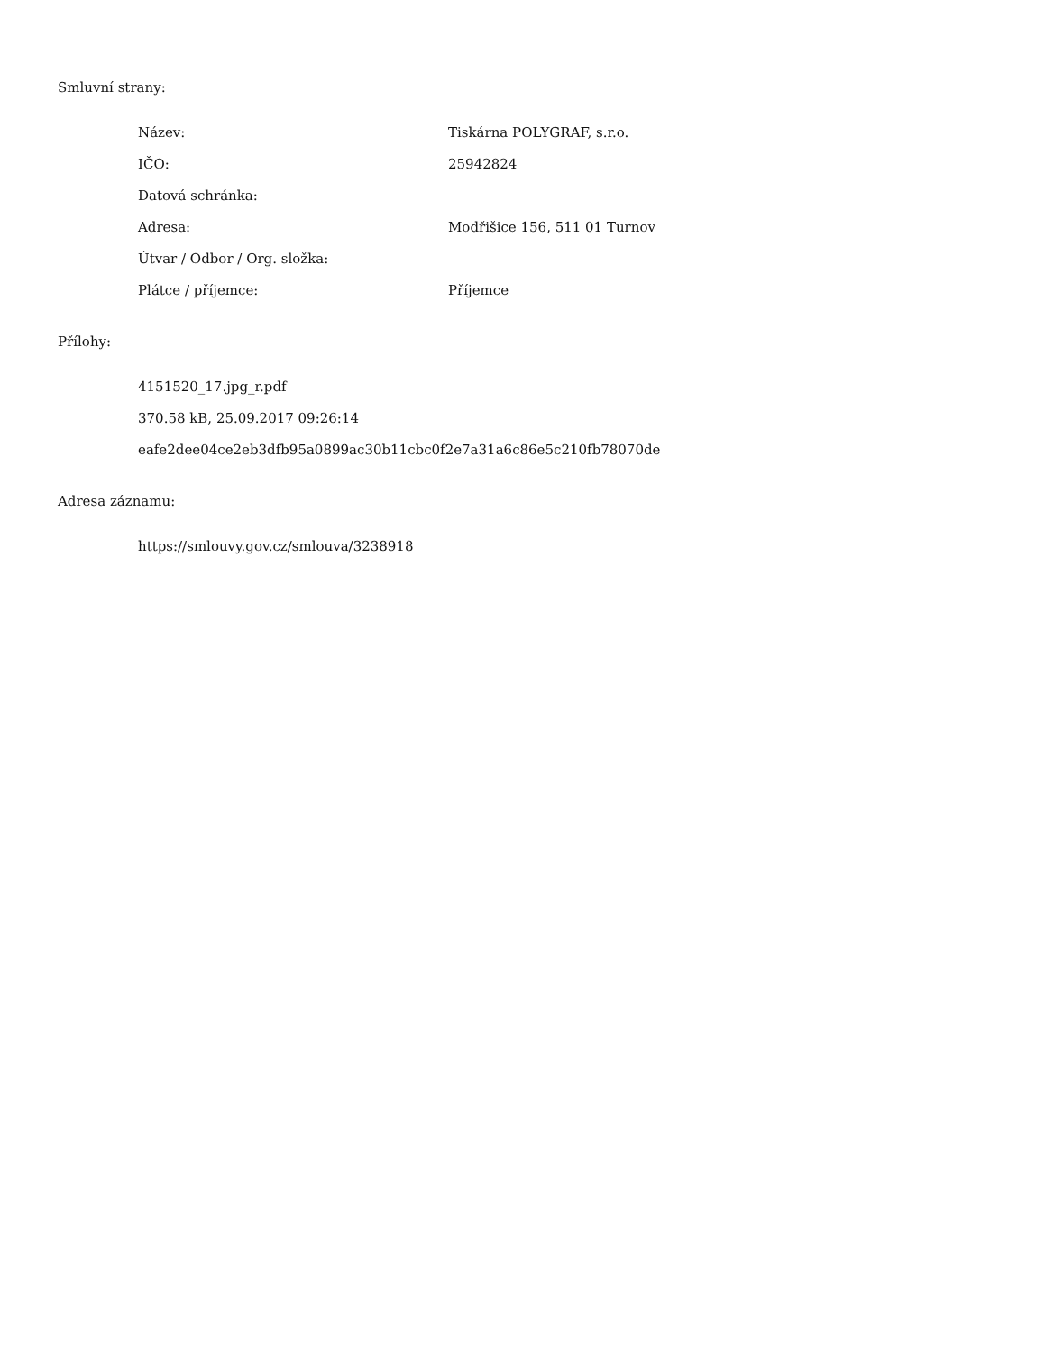Smluvní strany:
| Název: | Tiskárna POLYGRAF, s.r.o. |
| IČO: | 25942824 |
| Datová schránka: | |
| Adresa: | Modřišice 156, 511 01 Turnov |
| Útvar / Odbor / Org. složka: | |
| Plátce / příjemce: | Příjemce |
Přílohy:
4151520_17.jpg_r.pdf
370.58 kB, 25.09.2017 09:26:14
eafe2dee04ce2eb3dfb95a0899ac30b11cbc0f2e7a31a6c86e5c210fb78070de
Adresa záznamu:
https://smlouvy.gov.cz/smlouva/3238918